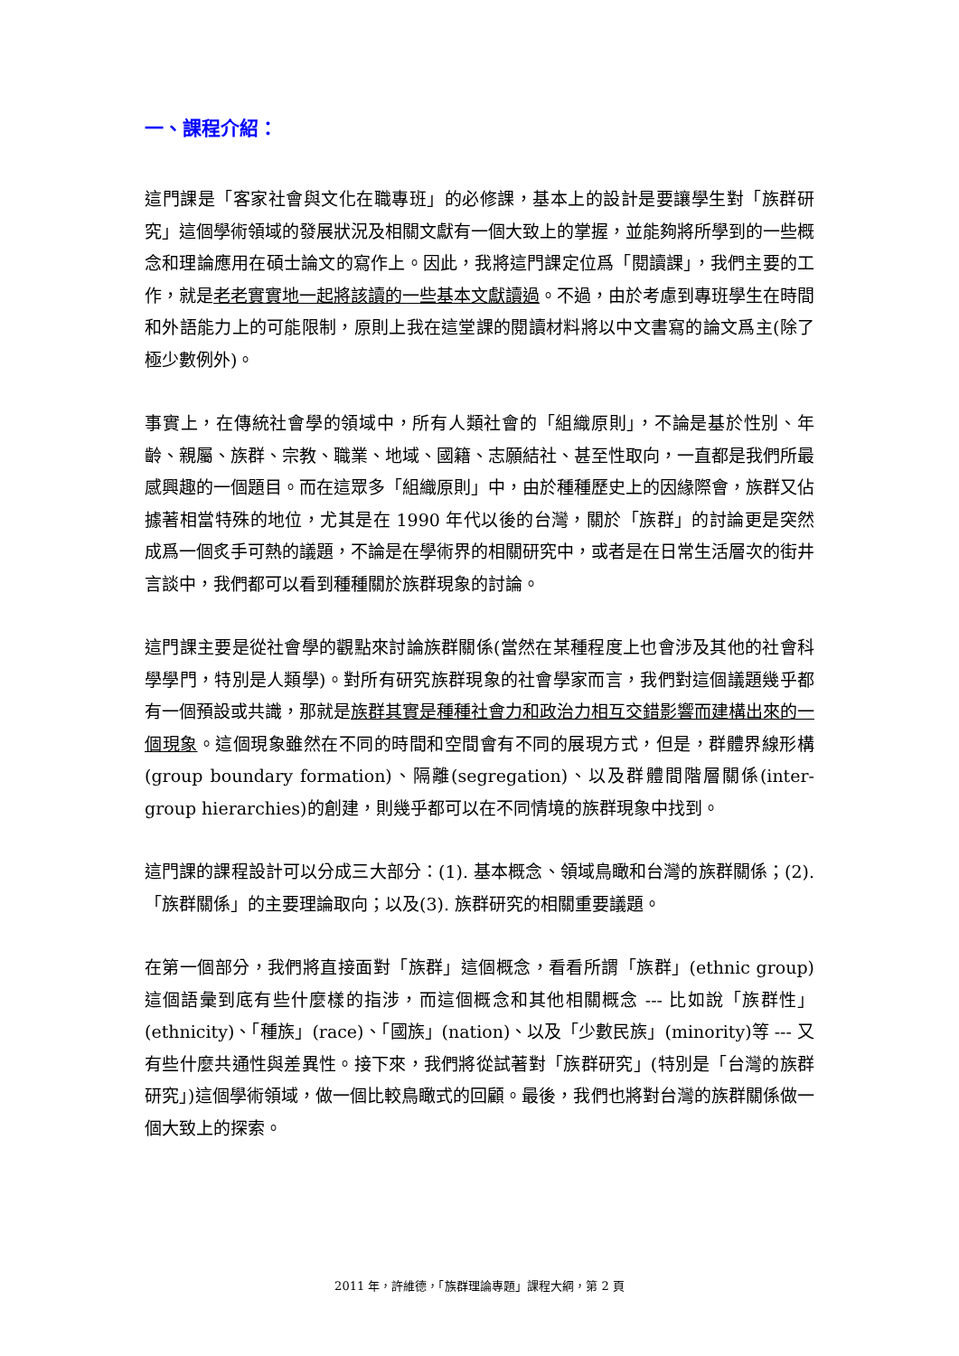一、課程介紹：
這門課是「客家社會與文化在職專班」的必修課，基本上的設計是要讓學生對「族群研究」這個學術領域的發展狀況及相關文獻有一個大致上的掌握，並能夠將所學到的一些概念和理論應用在碩士論文的寫作上。因此，我將這門課定位爲「閱讀課」，我們主要的工作，就是老老實實地一起將該讀的一些基本文獻讀過。不過，由於考慮到專班學生在時間和外語能力上的可能限制，原則上我在這堂課的閱讀材料將以中文書寫的論文爲主(除了極少數例外)。
事實上，在傳統社會學的領域中，所有人類社會的「組織原則」，不論是基於性別、年齡、親屬、族群、宗教、職業、地域、國籍、志願結社、甚至性取向，一直都是我們所最感興趣的一個題目。而在這眾多「組織原則」中，由於種種歷史上的因緣際會，族群又佔據著相當特殊的地位，尤其是在 1990 年代以後的台灣，關於「族群」的討論更是突然成爲一個炙手可熱的議題，不論是在學術界的相關研究中，或者是在日常生活層次的街井言談中，我們都可以看到種種關於族群現象的討論。
這門課主要是從社會學的觀點來討論族群關係(當然在某種程度上也會涉及其他的社會科學學門，特別是人類學)。對所有研究族群現象的社會學家而言，我們對這個議題幾乎都有一個預設或共識，那就是族群其實是種種社會力和政治力相互交錯影響而建構出來的一個現象。這個現象雖然在不同的時間和空間會有不同的展現方式，但是，群體界線形構(group boundary formation)、隔離(segregation)、以及群體間階層關係(inter-group hierarchies)的創建，則幾乎都可以在不同情境的族群現象中找到。
這門課的課程設計可以分成三大部分：(1). 基本概念、領域鳥瞰和台灣的族群關係；(2).「族群關係」的主要理論取向；以及(3). 族群研究的相關重要議題。
在第一個部分，我們將直接面對「族群」這個概念，看看所謂「族群」(ethnic group)這個語彙到底有些什麼樣的指涉，而這個概念和其他相關概念 --- 比如說「族群性」(ethnicity)、「種族」(race)、「國族」(nation)、以及「少數民族」(minority)等 --- 又有些什麼共通性與差異性。接下來，我們將從試著對「族群研究」(特別是「台灣的族群研究」)這個學術領域，做一個比較鳥瞰式的回顧。最後，我們也將對台灣的族群關係做一個大致上的探索。
2011 年，許維德，「族群理論專題」課程大綱，第 2 頁